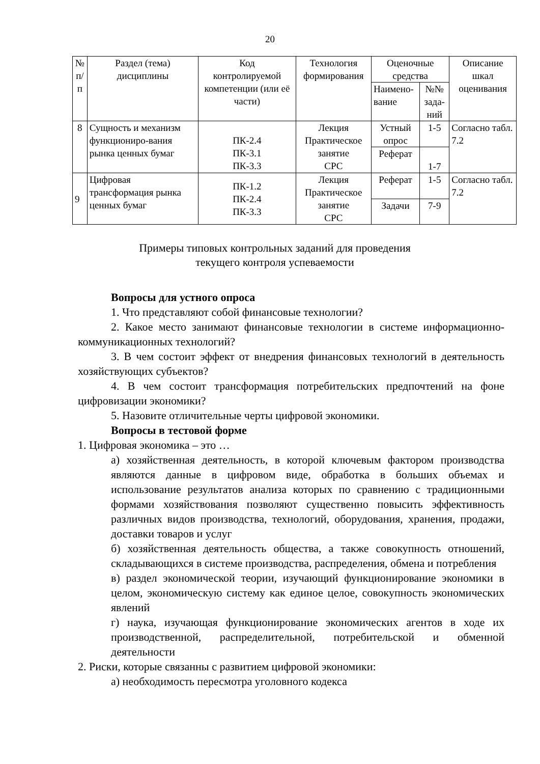20
| № п/п | Раздел (тема) дисциплины | Код контролируемой компетенции (или её части) | Технология формирования | Оценочные средства | | Описание шкал оценивания |
| --- | --- | --- | --- | --- | --- | --- |
| | | | | Наимено- вание | №№ зада- ний | |
| 8 | Сущность и механизм функциониро-вания рынка ценных бумаг | ПК-2.4 ПК-3.1 ПК-3.3 | Лекция Практическое занятие СРС | Устный опрос | 1-5 | Согласно табл. 7.2 |
| | | | | Реферат | 1-7 | |
| 9 | Цифровая трансформация рынка ценных бумаг | ПК-1.2 ПК-2.4 ПК-3.3 | Лекция Практическое занятие СРС | Реферат | 1-5 | Согласно табл. 7.2 |
| | | | | Задачи | 7-9 | |
Примеры типовых контрольных заданий для проведения
текущего контроля успеваемости
Вопросы для устного опроса
1. Что представляют собой финансовые технологии?
2. Какое место занимают финансовые технологии в системе информационно-коммуникационных технологий?
3. В чем состоит эффект от внедрения финансовых технологий в деятельность хозяйствующих субъектов?
4. В чем состоит трансформация потребительских предпочтений на фоне цифровизации экономики?
5. Назовите отличительные черты цифровой экономики.
Вопросы в тестовой форме
1. Цифровая экономика – это …
а) хозяйственная деятельность, в которой ключевым фактором производства являются данные в цифровом виде, обработка в больших объемах и использование результатов анализа которых по сравнению с традиционными формами хозяйствования позволяют существенно повысить эффективность различных видов производства, технологий, оборудования, хранения, продажи, доставки товаров и услуг
б) хозяйственная деятельность общества, а также совокупность отношений, складывающихся в системе производства, распределения, обмена и потребления
в) раздел экономической теории, изучающий функционирование экономики в целом, экономическую систему как единое целое, совокупность экономических явлений
г) наука, изучающая функционирование экономических агентов в ходе их производственной, распределительной, потребительской и обменной деятельности
2. Риски, которые связанны с развитием цифровой экономики:
а) необходимость пересмотра уголовного кодекса